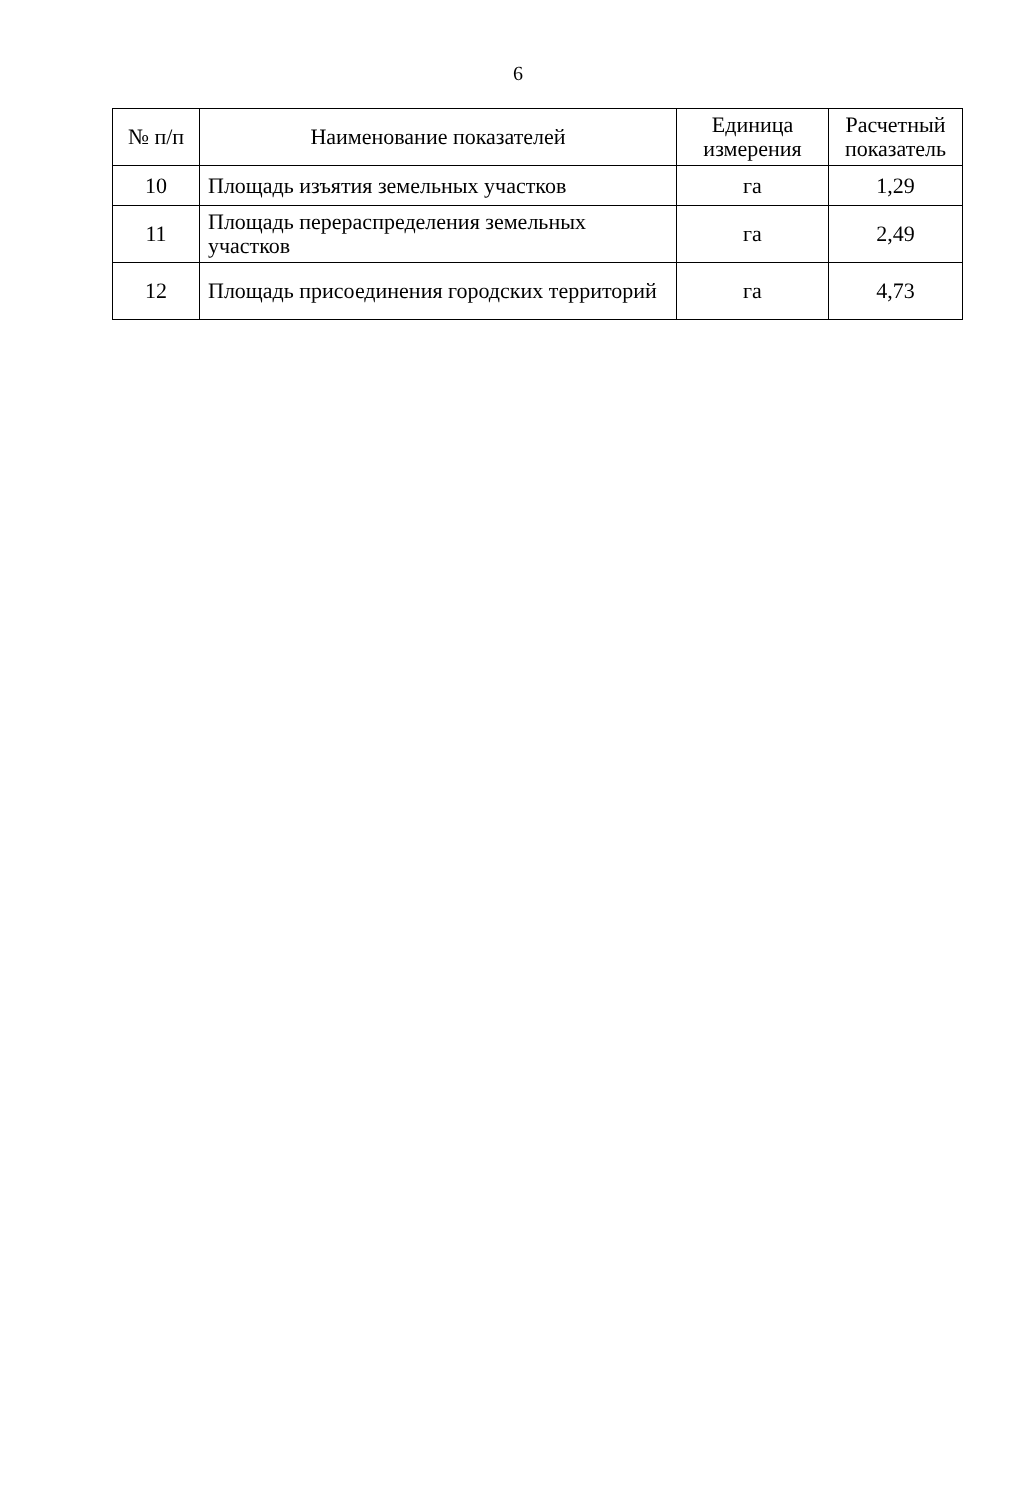6
| № п/п | Наименование показателей | Единица измерения | Расчетный показатель |
| --- | --- | --- | --- |
| 10 | Площадь изъятия земельных участков | га | 1,29 |
| 11 | Площадь перераспределения земельных участков | га | 2,49 |
| 12 | Площадь присоединения городских территорий | га | 4,73 |